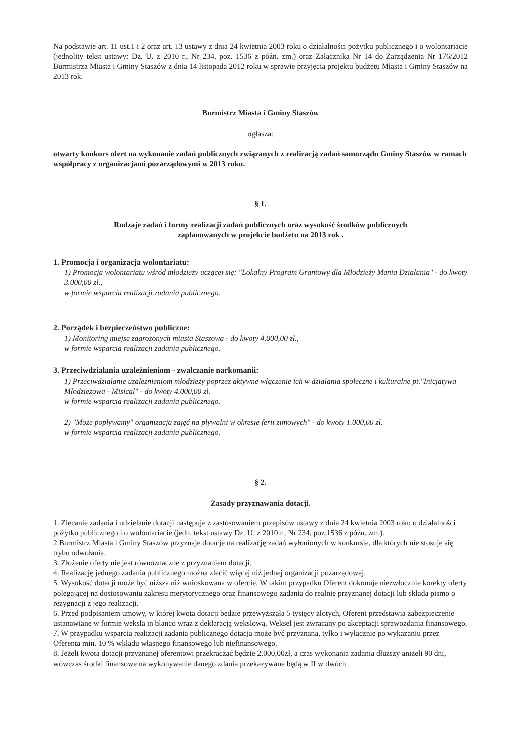Na podstawie art. 11 ust.1 i 2 oraz art. 13 ustawy z dnia 24 kwietnia 2003 roku o działalności pożytku publicznego i o wolontariacie (jednolity tekst ustawy: Dz. U. z 2010 r., Nr 234, poz. 1536 z późn. zm.) oraz Załącznika Nr 14 do Zarządzenia Nr 176/2012 Burmistrza Miasta i Gminy Staszów z dnia 14 listopada 2012 roku w sprawie przyjęcia projektu budżetu Miasta i Gminy Staszów na 2013 rok.
Burmistrz Miasta i Gminy Staszów
ogłasza:
otwarty konkurs ofert na wykonanie zadań publicznych związanych z realizacją zadań samorządu Gminy Staszów w ramach współpracy z organizacjami pozarządowymi w 2013 roku.
§ 1.
Rodzaje zadań i formy realizacji zadań publicznych oraz wysokość środków publicznych
zaplanowanych w projekcie budżetu na 2013 rok .
1. Promocja i organizacja wolontariatu:
1) Promocja wolontariatu wśród młodzieży uczącej się: "Lokalny Program Grantowy dla Młodzieży Mania Działania" - do kwoty 3.000,00 zł.,
w formie wsparcia realizacji zadania publicznego.
2. Porządek i bezpieczeństwo publiczne:
1) Monitoring miejsc zagrożonych miasta Staszowa - do kwoty 4.000,00 zł.,
w formie wsparcia realizacji zadania publicznego.
3. Przeciwdziałania uzależnieniom - zwalczanie narkomanii:
1) Przeciwdziałanie uzależnieniom młodzieży poprzez aktywne włączenie ich w działania społeczne i kulturalne pt."Inicjatywa Młodzieżowa - Misical" - do kwoty 4.000,00 zł.
w formie wsparcia realizacji zadania publicznego.
2) "Może popływamy" organizacja zajęć na pływalni w okresie ferii zimowych" - do kwoty 1.000,00 zł.
w formie wsparcia realizacji zadania publicznego.
§ 2.
Zasady przyznawania dotacji.
1. Zlecanie zadania i udzielanie dotacji następuje z zastosowaniem przepisów ustawy z dnia 24 kwietnia 2003 roku o działalności pożytku publicznego i o wolontariacie (jedn. tekst ustawy Dz. U. z 2010 r., Nr 234, poz.1536 z późn. zm.).
2.Burmistrz Miasta i Gminy Staszów przyznaje dotacje na realizację zadań wyłonionych w konkursie, dla których nie stosuje się trybu odwołania.
3. Złożenie oferty nie jest równoznaczne z przyznaniem dotacji.
4. Realizację jednego zadania publicznego można zlecić więcej niż jednej organizacji pozarządowej.
5. Wysokość dotacji może być niższa niż wnioskowana w ofercie. W takim przypadku Oferent dokonuje niezwłocznie korekty oferty polegającej na dostosowaniu zakresu merytorycznego oraz finansowego zadania do realnie przyznanej dotacji lub składa pismo o rezygnacji z jego realizacji.
6. Przed podpisaniem umowy, w której kwota dotacji będzie przewyższała 5 tysięcy złotych, Oferent przedstawia zabezpieczenie ustanawiane w formie weksla in blanco wraz z deklaracją wekslową. Weksel jest zwracany po akceptacji sprawozdania finansowego.
7. W przypadku wsparcia realizacji zadania publicznego dotacja może być przyznana, tylko i wyłącznie po wykazaniu przez Oferenta min. 10 % wkładu własnego finansowego lub niefinansowego.
8. Jeżeli kwota dotacji przyznanej oferentowi przekraczać będzie 2.000,00zł, a czas wykonania zadania dłuższy aniżeli 90 dni, wówczas środki finansowe na wykonywanie danego zdania przekazywane będą w II w dwóch